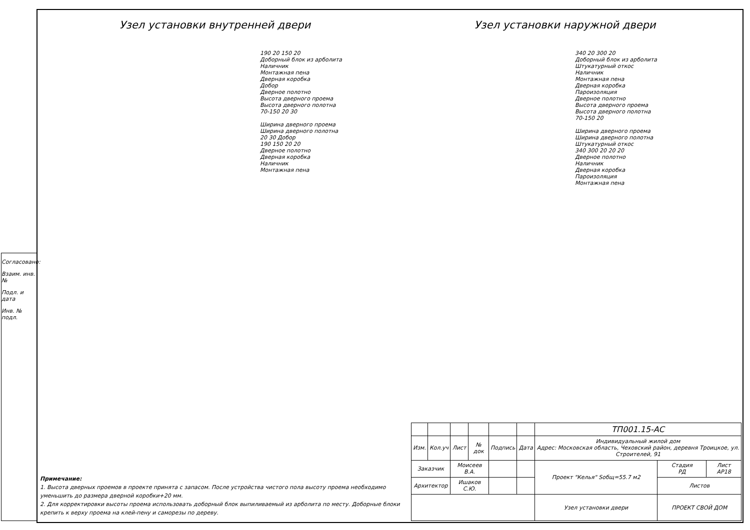Согласовано:
Взаим. инв. №
Подл. и дата
Инв. № подл.
Узел установки внутренней двери
Узел установки наружной двери
190 20 150 20
Доборный блок из арболита
Наличник
Монтажная пена
Дверная коробка
Добор
Дверное полотно
Высота дверного проема
Высота дверного полотна
70-150 20 30
Ширина дверного проема
Ширина дверного полотна
20 30 Добор
190 150 20 20
Дверное полотно
Дверная коробка
Наличник
Монтажная пена
340 20 300 20
Доборный блок из арболита
Штукатурный откос
Наличник
Монтажная пена
Дверная коробка
Пароизоляция
Дверное полотно
Высота дверного проема
Высота дверного полотна
70-150 20
Ширина дверного проема
Ширина дверного полотна
Штукатурный откос
340 300 20 20 20
Дверное полотно
Наличник
Дверная коробка
Пароизоляция
Монтажная пена
Примечание:
1. Высота дверных проемов в проекте принята с запасом. После устройства чистого пола высоту проема необходимо уменьшить до размера дверной коробки+20 мм.
2. Для корректировки высоты проема использовать доборный блок выпиливаемый из арболита по месту. Доборные блоки крепить к верху проема на клей-пену и саморезы по дереву.
| | | | | | | ТП001.15-АС | | |
| Изм. | Кол.уч | Лист | № док | Подпись | Дата | Индивидуальный жилой дом Адрес: Московская область, Чеховский район, деревня Троицкое, ул. Строителей, 91 | | |
| Заказчик | | Моисеев В.А. | | | | Проект "Келья" Sобщ=55.7 м2 | Стадия РД | Лист АР18 |
| Архитектор | | Ишаков С.Ю. | | | | | Листов | |
| | | | | | | Узел установки двери | ПРОЕКТ СВОЙ ДОМ | |